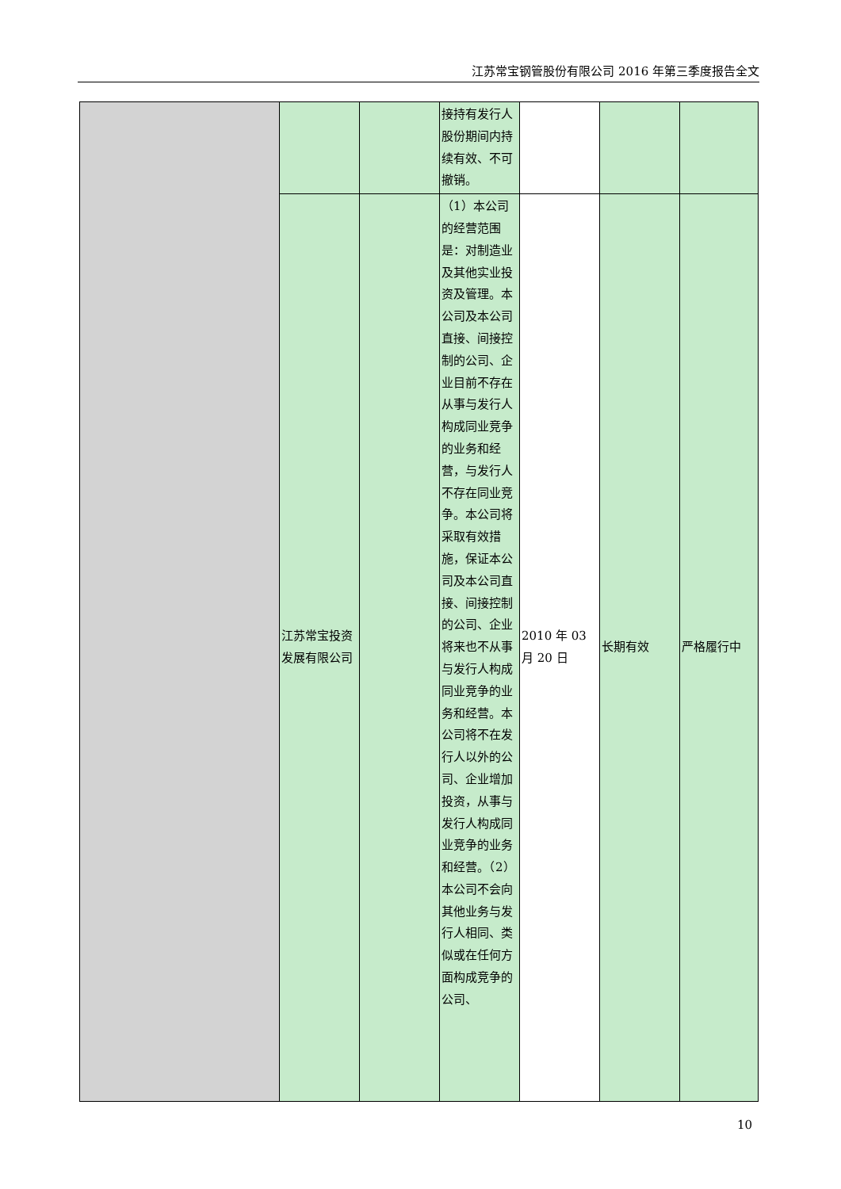江苏常宝钢管股份有限公司 2016 年第三季度报告全文
| | | | 接持有发行人股份期间内持续有效、不可撤销。 | | | |
| | 江苏常宝投资发展有限公司 | | （1）本公司的经营范围是：对制造业及其他实业投资及管理。本公司及本公司直接、间接控制的公司、企业目前不存在从事与发行人构成同业竞争的业务和经营，与发行人不存在同业竞争。本公司将采取有效措施，保证本公司及本公司直接、间接控制的公司、企业将来也不从事与发行人构成同业竞争的业务和经营。本公司将不在发行人以外的公司、企业增加投资，从事与发行人构成同业竞争的业务和经营。（2）本公司不会向其他业务与发行人相同、类似或在任何方面构成竞争的公司、 | 2010 年 03 月 20 日 | 长期有效 | 严格履行中 |
10